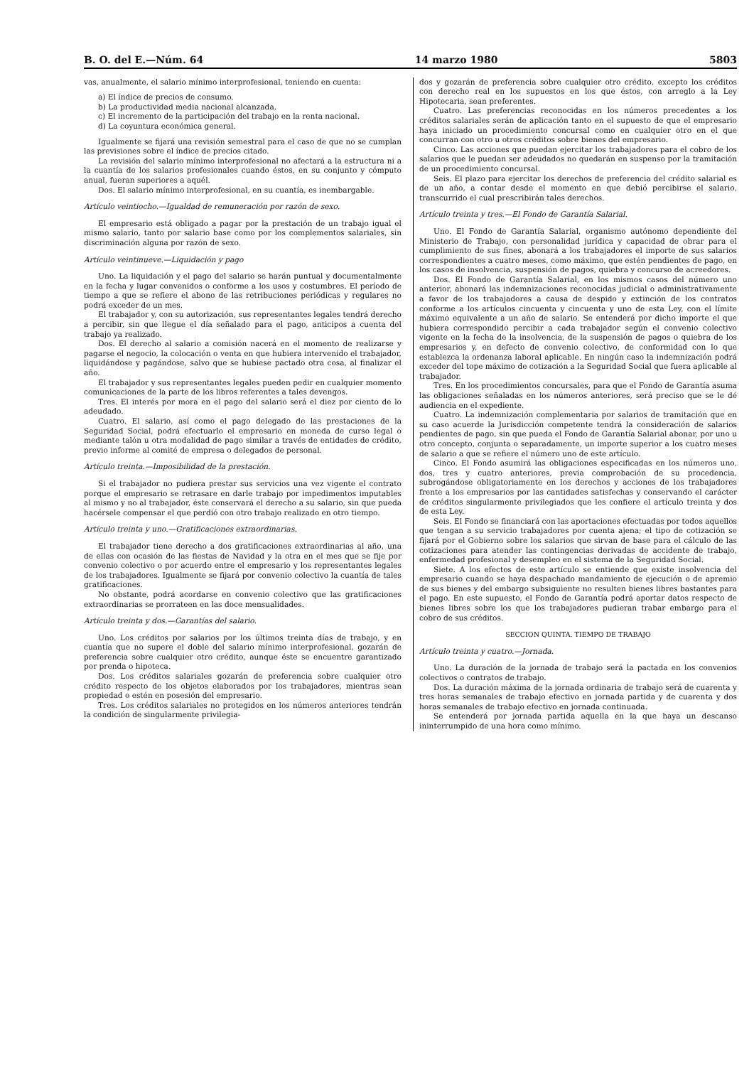B. O. del E.—Núm. 64 14 marzo 1980 5803
vas, anualmente, el salario mínimo interprofesional, teniendo en cuenta:
a) El índice de precios de consumo.
b) La productividad media nacional alcanzada.
c) El incremento de la participación del trabajo en la renta nacional.
d) La coyuntura económica general.
Igualmente se fijará una revisión semestral para el caso de que no se cumplan las previsiones sobre el índice de precios citado.
La revisión del salario mínimo interprofesional no afectará a la estructura ni a la cuantía de los salarios profesionales cuando éstos, en su conjunto y cómputo anual, fueran superiores a aquél.
Dos. El salario mínimo interprofesional, en su cuantía, es inembargable.
Artículo veintiocho.—Igualdad de remuneración por razón de sexo.
El empresario está obligado a pagar por la prestación de un trabajo igual el mismo salario, tanto por salario base como por los complementos salariales, sin discriminación alguna por razón de sexo.
Artículo veintinueve.—Liquidación y pago
Uno. La liquidación y el pago del salario se harán puntual y documentalmente en la fecha y lugar convenidos o conforme a los usos y costumbres. El período de tiempo a que se refiere el abono de las retribuciones periódicas y regulares no podrá exceder de un mes.
El trabajador y, con su autorización, sus representantes legales tendrá derecho a percibir, sin que llegue el día señalado para el pago, anticipos a cuenta del trabajo ya realizado.
Dos. El derecho al salario a comisión nacerá en el momento de realizarse y pagarse el negocio, la colocación o venta en que hubiera intervenido el trabajador, liquidándose y pagándose, salvo que se hubiese pactado otra cosa, al finalizar el año.
El trabajador y sus representantes legales pueden pedir en cualquier momento comunicaciones de la parte de los libros referentes a tales devengos.
Tres. El interés por mora en el pago del salario será el diez por ciento de lo adeudado.
Cuatro. El salario, así como el pago delegado de las prestaciones de la Seguridad Social, podrá efectuarlo el empresario en moneda de curso legal o mediante talón u otra modalidad de pago similar a través de entidades de crédito, previo informe al comité de empresa o delegados de personal.
Artículo treinta.—Imposibilidad de la prestación.
Si el trabajador no pudiera prestar sus servicios una vez vigente el contrato porque el empresario se retrasare en darle trabajo por impedimentos imputables al mismo y no al trabajador, éste conservará el derecho a su salario, sin que pueda hacérsele compensar el que perdió con otro trabajo realizado en otro tiempo.
Artículo treinta y uno.—Gratificaciones extraordinarias.
El trabajador tiene derecho a dos gratificaciones extraordinarias al año, una de ellas con ocasión de las fiestas de Navidad y la otra en el mes que se fije por convenio colectivo o por acuerdo entre el empresario y los representantes legales de los trabajadores. Igualmente se fijará por convenio colectivo la cuantía de tales gratificaciones.
No obstante, podrá acordarse en convenio colectivo que las gratificaciones extraordinarias se prorrateen en las doce mensualidades.
Artículo treinta y dos.—Garantías del salario.
Uno. Los créditos por salarios por los últimos treinta días de trabajo, y en cuantía que no supere el doble del salario mínimo interprofesional, gozarán de preferencia sobre cualquier otro crédito, aunque éste se encuentre garantizado por prenda o hipoteca.
Dos. Los créditos salariales gozarán de preferencia sobre cualquier otro crédito respecto de los objetos elaborados por los trabajadores, mientras sean propiedad o estén en posesión del empresario.
Tres. Los créditos salariales no protegidos en los números anteriores tendrán la condición de singularmente privilegia-
dos y gozarán de preferencia sobre cualquier otro crédito, excepto los créditos con derecho real en los supuestos en los que éstos, con arreglo a la Ley Hipotecaria, sean preferentes.
Cuatro. Las preferencias reconocidas en los números precedentes a los créditos salariales serán de aplicación tanto en el supuesto de que el empresario haya iniciado un procedimiento concursal como en cualquier otro en el que concurran con otro u otros créditos sobre bienes del empresario.
Cinco. Las acciones que puedan ejercitar los trabajadores para el cobro de los salarios que le puedan ser adeudados no quedarán en suspenso por la tramitación de un procedimiento concursal.
Seis. El plazo para ejercitar los derechos de preferencia del crédito salarial es de un año, a contar desde el momento en que debió percibirse el salario, transcurrido el cual prescribirán tales derechos.
Artículo treinta y tres.—El Fondo de Garantía Salarial.
Uno. El Fondo de Garantía Salarial, organismo autónomo dependiente del Ministerio de Trabajo, con personalidad jurídica y capacidad de obrar para el cumplimiento de sus fines, abonará a los trabajadores el importe de sus salarios correspondientes a cuatro meses, como máximo, que estén pendientes de pago, en los casos de insolvencia, suspensión de pagos, quiebra y concurso de acreedores.
Dos. El Fondo de Garantía Salarial, en los mismos casos del número uno anterior, abonará las indemnizaciones reconocidas judicial o administrativamente a favor de los trabajadores a causa de despido y extinción de los contratos conforme a los artículos cincuenta y cincuenta y uno de esta Ley, con el límite máximo equivalente a un año de salario. Se entenderá por dicho importe el que hubiera correspondido percibir a cada trabajador según el convenio colectivo vigente en la fecha de la insolvencia, de la suspensión de pagos o quiebra de los empresarios y, en defecto de convenio colectivo, de conformidad con lo que establezca la ordenanza laboral aplicable. En ningún caso la indemnización podrá exceder del tope máximo de cotización a la Seguridad Social que fuera aplicable al trabajador.
Tres. En los procedimientos concursales, para que el Fondo de Garantía asuma las obligaciones señaladas en los números anteriores, será preciso que se le dé audiencia en el expediente.
Cuatro. La indemnización complementaria por salarios de tramitación que en su caso acuerde la Jurisdicción competente tendrá la consideración de salarios pendientes de pago, sin que pueda el Fondo de Garantía Salarial abonar, por uno u otro concepto, conjunta o separadamente, un importe superior a los cuatro meses de salario a que se refiere el número uno de este artículo.
Cinco. El Fondo asumirá las obligaciones especificadas en los números uno, dos, tres y cuatro anteriores, previa comprobación de su procedencia, subrogándose obligatoriamente en los derechos y acciones de los trabajadores frente a los empresarios por las cantidades satisfechas y conservando el carácter de créditos singularmente privilegiados que les confiere el artículo treinta y dos de esta Ley.
Seis. El Fondo se financiará con las aportaciones efectuadas por todos aquellos que tengan a su servicio trabajadores por cuenta ajena; el tipo de cotización se fijará por el Gobierno sobre los salarios que sirvan de base para el cálculo de las cotizaciones para atender las contingencias derivadas de accidente de trabajo, enfermedad profesional y desempleo en el sistema de la Seguridad Social.
Siete. A los efectos de este artículo se entiende que existe insolvencia del empresario cuando se haya despachado mandamiento de ejecución o de apremio de sus bienes y del embargo subsiguiente no resulten bienes libres bastantes para el pago. En este supuesto, el Fondo de Garantía podrá aportar datos respecto de bienes libres sobre los que los trabajadores pudieran trabar embargo para el cobro de sus créditos.
SECCION QUINTA. TIEMPO DE TRABAJO
Artículo treinta y cuatro.—Jornada.
Uno. La duración de la jornada de trabajo será la pactada en los convenios colectivos o contratos de trabajo.
Dos. La duración máxima de la jornada ordinaria de trabajo será de cuarenta y tres horas semanales de trabajo efectivo en jornada partida y de cuarenta y dos horas semanales de trabajo efectivo en jornada continuada.
Se entenderá por jornada partida aquella en la que haya un descanso ininterrumpido de una hora como mínimo.